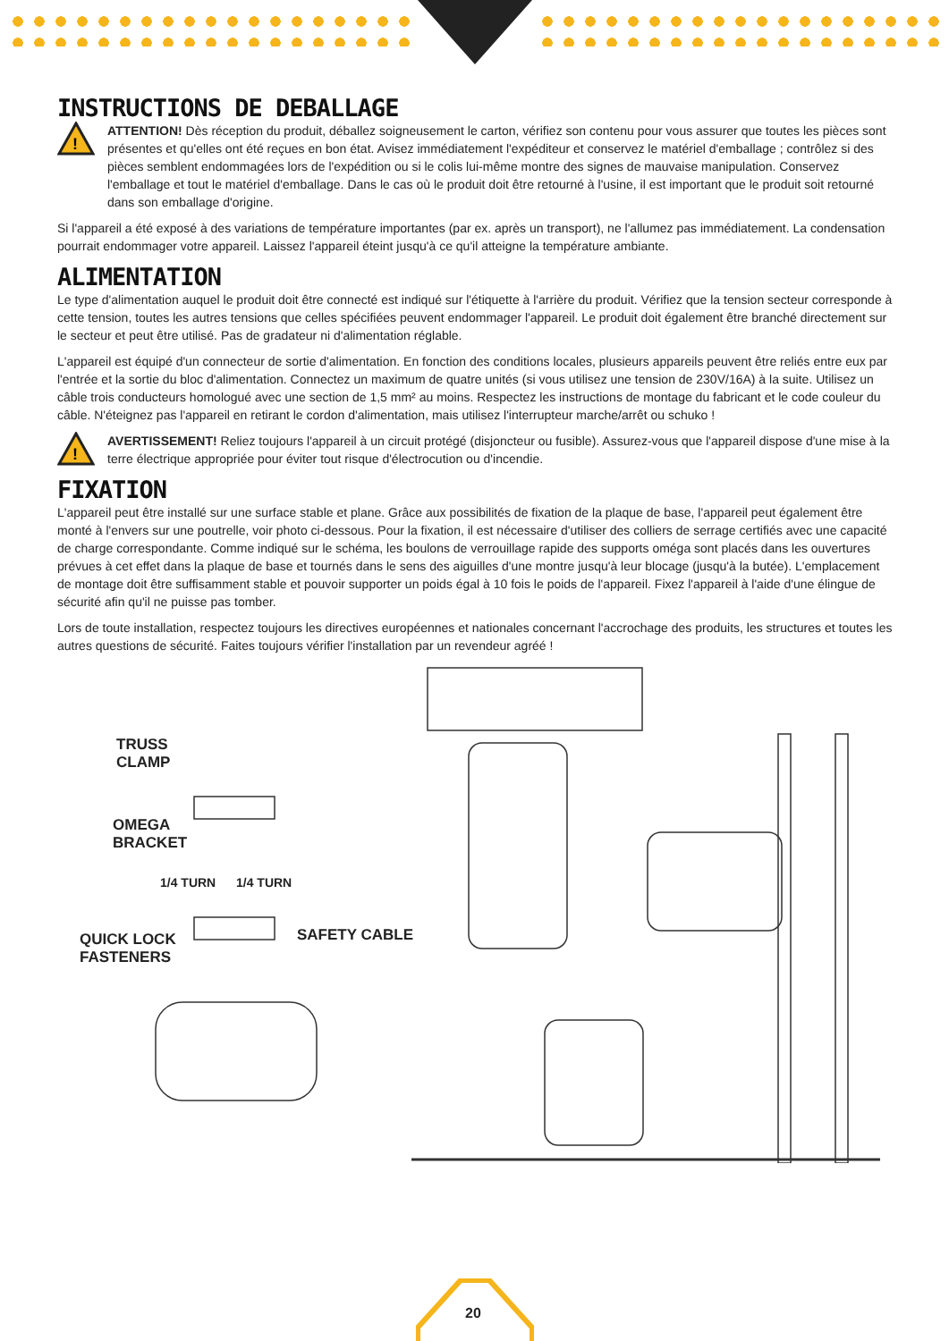INSTRUCTIONS DE DEBALLAGE
!
ATTENTION! Dès réception du produit, déballez soigneusement le carton, vérifiez son contenu pour vous assurer que toutes les pièces sont présentes et qu'elles ont été reçues en bon état. Avisez immédiatement l'expéditeur et conservez le matériel d'emballage ; contrôlez si des pièces semblent endommagées lors de l'expédition ou si le colis lui-même montre des signes de mauvaise manipulation. Conservez l'emballage et tout le matériel d'emballage. Dans le cas où le produit doit être retourné à l'usine, il est important que le produit soit retourné dans son emballage d'origine.
Si l'appareil a été exposé à des variations de température importantes (par ex. après un transport), ne l'allumez pas immédiatement. La condensation pourrait endommager votre appareil. Laissez l'appareil éteint jusqu'à ce qu'il atteigne la température ambiante.
ALIMENTATION
Le type d'alimentation auquel le produit doit être connecté est indiqué sur l'étiquette à l'arrière du produit. Vérifiez que la tension secteur corresponde à cette tension, toutes les autres tensions que celles spécifiées peuvent endommager l'appareil. Le produit doit également être branché directement sur le secteur et peut être utilisé. Pas de gradateur ni d'alimentation réglable.
L'appareil est équipé d'un connecteur de sortie d'alimentation. En fonction des conditions locales, plusieurs appareils peuvent être reliés entre eux par l'entrée et la sortie du bloc d'alimentation. Connectez un maximum de quatre unités (si vous utilisez une tension de 230V/16A) à la suite. Utilisez un câble trois conducteurs homologué avec une section de 1,5 mm² au moins. Respectez les instructions de montage du fabricant et le code couleur du câble. N'éteignez pas l'appareil en retirant le cordon d'alimentation, mais utilisez l'interrupteur marche/arrêt ou schuko !
!
AVERTISSEMENT! Reliez toujours l'appareil à un circuit protégé (disjoncteur ou fusible). Assurez-vous que l'appareil dispose d'une mise à la terre électrique appropriée pour éviter tout risque d'électrocution ou d'incendie.
FIXATION
L'appareil peut être installé sur une surface stable et plane. Grâce aux possibilités de fixation de la plaque de base, l'appareil peut également être monté à l'envers sur une poutrelle, voir photo ci-dessous. Pour la fixation, il est nécessaire d'utiliser des colliers de serrage certifiés avec une capacité de charge correspondante. Comme indiqué sur le schéma, les boulons de verrouillage rapide des supports oméga sont placés dans les ouvertures prévues à cet effet dans la plaque de base et tournés dans le sens des aiguilles d'une montre jusqu'à leur blocage (jusqu'à la butée). L'emplacement de montage doit être suffisamment stable et pouvoir supporter un poids égal à 10 fois le poids de l'appareil. Fixez l'appareil à l'aide d'une élingue de sécurité afin qu'il ne puisse pas tomber.
Lors de toute installation, respectez toujours les directives européennes et nationales concernant l'accrochage des produits, les structures et toutes les autres questions de sécurité. Faites toujours vérifier l'installation par un revendeur agréé !
TRUSS
CLAMP
OMEGA
BRACKET
1/4 TURN 1/4 TURN
QUICK LOCK
FASTENERS
SAFETY CABLE
20